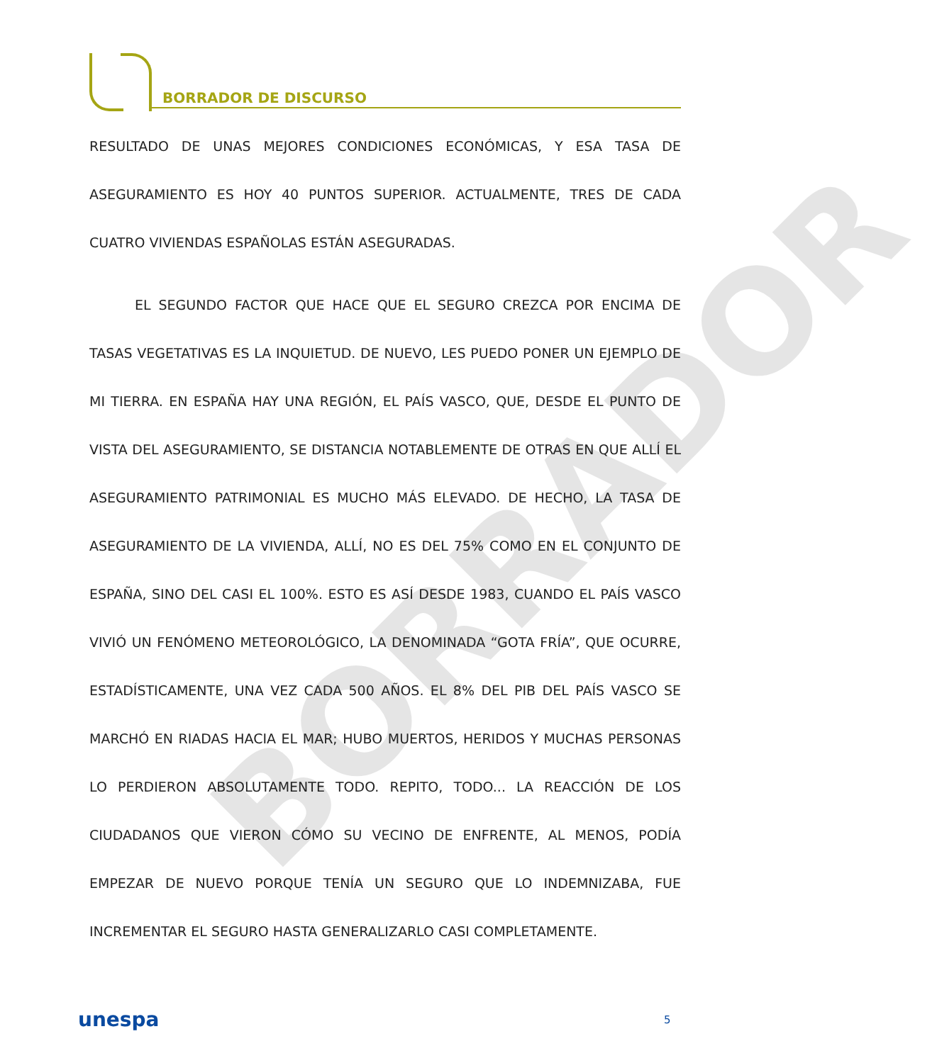BORRADOR DE DISCURSO
BORRADOR
RESULTADO DE UNAS MEJORES CONDICIONES ECONÓMICAS, Y ESA TASA DE ASEGURAMIENTO ES HOY 40 PUNTOS SUPERIOR. ACTUALMENTE, TRES DE CADA CUATRO VIVIENDAS ESPAÑOLAS ESTÁN ASEGURADAS.
EL SEGUNDO FACTOR QUE HACE QUE EL SEGURO CREZCA POR ENCIMA DE TASAS VEGETATIVAS ES LA INQUIETUD. DE NUEVO, LES PUEDO PONER UN EJEMPLO DE MI TIERRA. EN ESPAÑA HAY UNA REGIÓN, EL PAÍS VASCO, QUE, DESDE EL PUNTO DE VISTA DEL ASEGURAMIENTO, SE DISTANCIA NOTABLEMENTE DE OTRAS EN QUE ALLÍ EL ASEGURAMIENTO PATRIMONIAL ES MUCHO MÁS ELEVADO. DE HECHO, LA TASA DE ASEGURAMIENTO DE LA VIVIENDA, ALLÍ, NO ES DEL 75% COMO EN EL CONJUNTO DE ESPAÑA, SINO DEL CASI EL 100%. ESTO ES ASÍ DESDE 1983, CUANDO EL PAÍS VASCO VIVIÓ UN FENÓMENO METEOROLÓGICO, LA DENOMINADA “GOTA FRÍA”, QUE OCURRE, ESTADÍSTICAMENTE, UNA VEZ CADA 500 AÑOS. EL 8% DEL PIB DEL PAÍS VASCO SE MARCHÓ EN RIADAS HACIA EL MAR; HUBO MUERTOS, HERIDOS Y MUCHAS PERSONAS LO PERDIERON ABSOLUTAMENTE TODO. REPITO, TODO... LA REACCIÓN DE LOS CIUDADANOS QUE VIERON CÓMO SU VECINO DE ENFRENTE, AL MENOS, PODÍA EMPEZAR DE NUEVO PORQUE TENÍA UN SEGURO QUE LO INDEMNIZABA, FUE INCREMENTAR EL SEGURO HASTA GENERALIZARLO CASI COMPLETAMENTE.
unespa 5